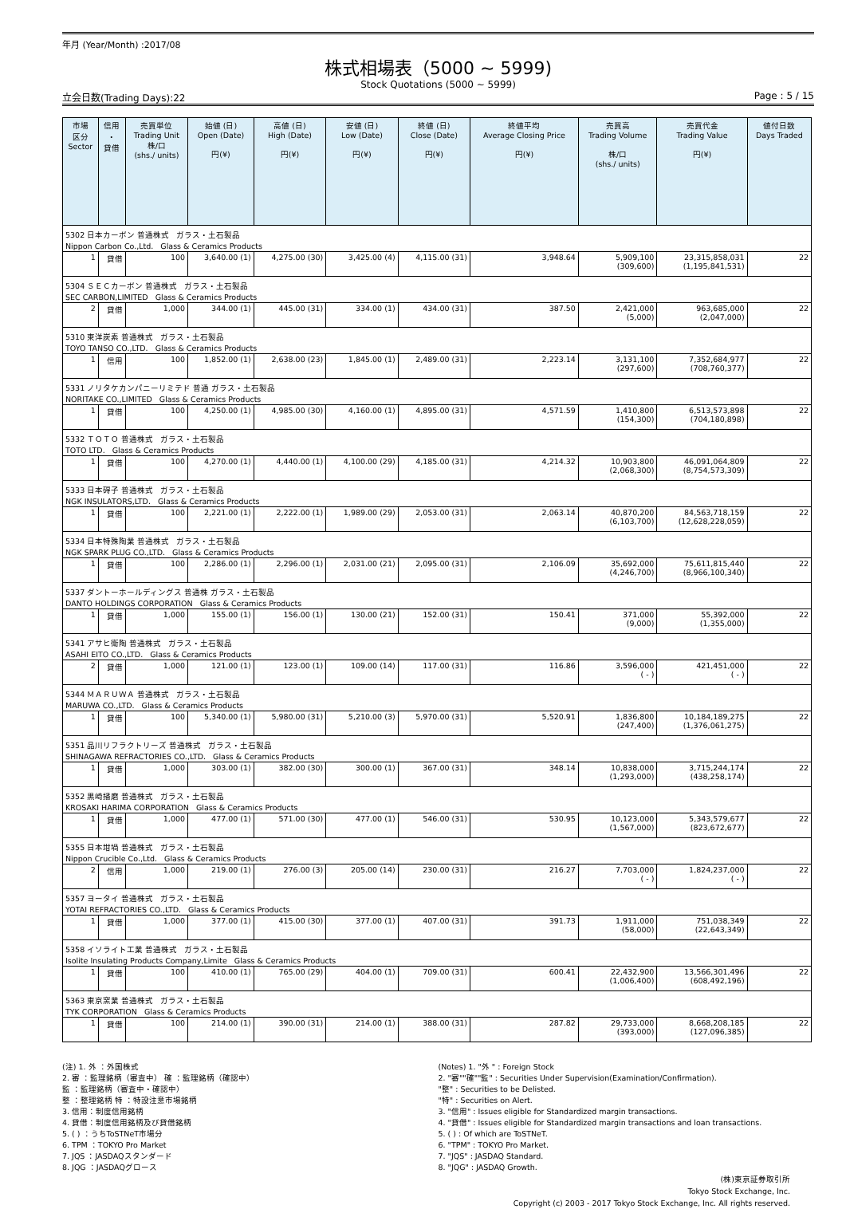年月 (Year/Month) :2017/08
株式相場表（5000 ~ 5999)
Stock Quotations (5000 ~ 5999)
立会日数(Trading Days):22 Page : 5 / 15
| 市場 区分 Sector | 信用 ・ 貸借 | 売買単位 Trading Unit 株/口 (shs./ units) | 始値 (日) Open (Date) 円(¥) | 高値 (日) High (Date) 円(¥) | 安値 (日) Low (Date) 円(¥) | 終値 (日) Close (Date) 円(¥) | 終値平均 Average Closing Price 円(¥) | 売買高 Trading Volume 株/口 (shs./ units) | 売買代金 Trading Value 円(¥) | 値付日数 Days Traded |
| --- | --- | --- | --- | --- | --- | --- | --- | --- | --- | --- |
| 5302 日本カーボン 普通株式 ガラス・土石製品 | | | | | | | | | | |
| Nippon Carbon Co.,Ltd. Glass & Ceramics Products | | | | | | | | | | |
| 1 | 貸借 | 100 | 3,640.00 (1) | 4,275.00 (30) | 3,425.00 (4) | 4,115.00 (31) | 3,948.64 | 5,909,100 (309,600) | 23,315,858,031 (1,195,841,531) | 22 |
| 5304 ＳＥＣカーボン 普通株式 ガラス・土石製品 | | | | | | | | | | |
| SEC CARBON,LIMITED Glass & Ceramics Products | | | | | | | | | | |
| 2 | 貸借 | 1,000 | 344.00 (1) | 445.00 (31) | 334.00 (1) | 434.00 (31) | 387.50 | 2,421,000 (5,000) | 963,685,000 (2,047,000) | 22 |
| 5310 東洋炭素 普通株式 ガラス・土石製品 | | | | | | | | | | |
| TOYO TANSO CO.,LTD. Glass & Ceramics Products | | | | | | | | | | |
| 1 | 信用 | 100 | 1,852.00 (1) | 2,638.00 (23) | 1,845.00 (1) | 2,489.00 (31) | 2,223.14 | 3,131,100 (297,600) | 7,352,684,977 (708,760,377) | 22 |
| 5331 ノリタケカンパニーリミテド 普通 ガラス・土石製品 | | | | | | | | | | |
| NORITAKE CO.,LIMITED Glass & Ceramics Products | | | | | | | | | | |
| 1 | 貸借 | 100 | 4,250.00 (1) | 4,985.00 (30) | 4,160.00 (1) | 4,895.00 (31) | 4,571.59 | 1,410,800 (154,300) | 6,513,573,898 (704,180,898) | 22 |
| 5332 ＴＯＴＯ 普通株式 ガラス・土石製品 | | | | | | | | | | |
| TOTO LTD. Glass & Ceramics Products | | | | | | | | | | |
| 1 | 貸借 | 100 | 4,270.00 (1) | 4,440.00 (1) | 4,100.00 (29) | 4,185.00 (31) | 4,214.32 | 10,903,800 (2,068,300) | 46,091,064,809 (8,754,573,309) | 22 |
| 5333 日本碍子 普通株式 ガラス・土石製品 | | | | | | | | | | |
| NGK INSULATORS,LTD. Glass & Ceramics Products | | | | | | | | | | |
| 1 | 貸借 | 100 | 2,221.00 (1) | 2,222.00 (1) | 1,989.00 (29) | 2,053.00 (31) | 2,063.14 | 40,870,200 (6,103,700) | 84,563,718,159 (12,628,228,059) | 22 |
| 5334 日本特殊陶業 普通株式 ガラス・土石製品 | | | | | | | | | | |
| NGK SPARK PLUG CO.,LTD. Glass & Ceramics Products | | | | | | | | | | |
| 1 | 貸借 | 100 | 2,286.00 (1) | 2,296.00 (1) | 2,031.00 (21) | 2,095.00 (31) | 2,106.09 | 35,692,000 (4,246,700) | 75,611,815,440 (8,966,100,340) | 22 |
| 5337 ダントーホールディングス 普通株 ガラス・土石製品 | | | | | | | | | | |
| DANTO HOLDINGS CORPORATION Glass & Ceramics Products | | | | | | | | | | |
| 1 | 貸借 | 1,000 | 155.00 (1) | 156.00 (1) | 130.00 (21) | 152.00 (31) | 150.41 | 371,000 (9,000) | 55,392,000 (1,355,000) | 22 |
| 5341 アサヒ衛陶 普通株式 ガラス・土石製品 | | | | | | | | | | |
| ASAHI EITO CO.,LTD. Glass & Ceramics Products | | | | | | | | | | |
| 2 | 貸借 | 1,000 | 121.00 (1) | 123.00 (1) | 109.00 (14) | 117.00 (31) | 116.86 | 3,596,000 ( - ) | 421,451,000 ( - ) | 22 |
| 5344 ＭＡＲＵＷＡ 普通株式 ガラス・土石製品 | | | | | | | | | | |
| MARUWA CO.,LTD. Glass & Ceramics Products | | | | | | | | | | |
| 1 | 貸借 | 100 | 5,340.00 (1) | 5,980.00 (31) | 5,210.00 (3) | 5,970.00 (31) | 5,520.91 | 1,836,800 (247,400) | 10,184,189,275 (1,376,061,275) | 22 |
| 5351 品川リフラクトリーズ 普通株式 ガラス・土石製品 | | | | | | | | | | |
| SHINAGAWA REFRACTORIES CO.,LTD. Glass & Ceramics Products | | | | | | | | | | |
| 1 | 貸借 | 1,000 | 303.00 (1) | 382.00 (30) | 300.00 (1) | 367.00 (31) | 348.14 | 10,838,000 (1,293,000) | 3,715,244,174 (438,258,174) | 22 |
| 5352 黒崎播磨 普通株式 ガラス・土石製品 | | | | | | | | | | |
| KROSAKI HARIMA CORPORATION Glass & Ceramics Products | | | | | | | | | | |
| 1 | 貸借 | 1,000 | 477.00 (1) | 571.00 (30) | 477.00 (1) | 546.00 (31) | 530.95 | 10,123,000 (1,567,000) | 5,343,579,677 (823,672,677) | 22 |
| 5355 日本坩堝 普通株式 ガラス・土石製品 | | | | | | | | | | |
| Nippon Crucible Co.,Ltd. Glass & Ceramics Products | | | | | | | | | | |
| 2 | 信用 | 1,000 | 219.00 (1) | 276.00 (3) | 205.00 (14) | 230.00 (31) | 216.27 | 7,703,000 ( - ) | 1,824,237,000 ( - ) | 22 |
| 5357 ヨータイ 普通株式 ガラス・土石製品 | | | | | | | | | | |
| YOTAI REFRACTORIES CO.,LTD. Glass & Ceramics Products | | | | | | | | | | |
| 1 | 貸借 | 1,000 | 377.00 (1) | 415.00 (30) | 377.00 (1) | 407.00 (31) | 391.73 | 1,911,000 (58,000) | 751,038,349 (22,643,349) | 22 |
| 5358 イソライト工業 普通株式 ガラス・土石製品 | | | | | | | | | | |
| Isolite Insulating Products Company,Limite Glass & Ceramics Products | | | | | | | | | | |
| 1 | 貸借 | 100 | 410.00 (1) | 765.00 (29) | 404.00 (1) | 709.00 (31) | 600.41 | 22,432,900 (1,006,400) | 13,566,301,496 (608,492,196) | 22 |
| 5363 東京窯業 普通株式 ガラス・土石製品 | | | | | | | | | | |
| TYK CORPORATION Glass & Ceramics Products | | | | | | | | | | |
| 1 | 貸借 | 100 | 214.00 (1) | 390.00 (31) | 214.00 (1) | 388.00 (31) | 287.82 | 29,733,000 (393,000) | 8,668,208,185 (127,096,385) | 22 |
(注) 1. 外 ：外国株式
2. 審 ：監理銘柄（審査中） 確 ：監理銘柄（確認中）
監 ：監理銘柄（審査中・確認中）
整 ：整理銘柄 特 ：特設注意市場銘柄
3. 信用：制度信用銘柄
4. 貸借：制度信用銘柄及び貸借銘柄
5. ( ) ：うちToSTNeT市場分
6. TPM ：TOKYO Pro Market
7. JQS ：JASDAQスタンダード
8. JQG ：JASDAQグロース
(Notes) 1. "外 " : Foreign Stock
2. "審""確""監" : Securities Under Supervision(Examination/Confirmation).
"整" : Securities to be Delisted.
"特" : Securities on Alert.
3. "信用" : Issues eligible for Standardized margin transactions.
4. "貸借" : Issues eligible for Standardized margin transactions and loan transactions.
5. ( ) : Of which are ToSTNeT.
6. "TPM" : TOKYO Pro Market.
7. "JQS" : JASDAQ Standard.
8. "JQG" : JASDAQ Growth.
(株)東京証券取引所
Tokyo Stock Exchange, Inc.
Copyright (c) 2003 - 2017 Tokyo Stock Exchange, Inc. All rights reserved.